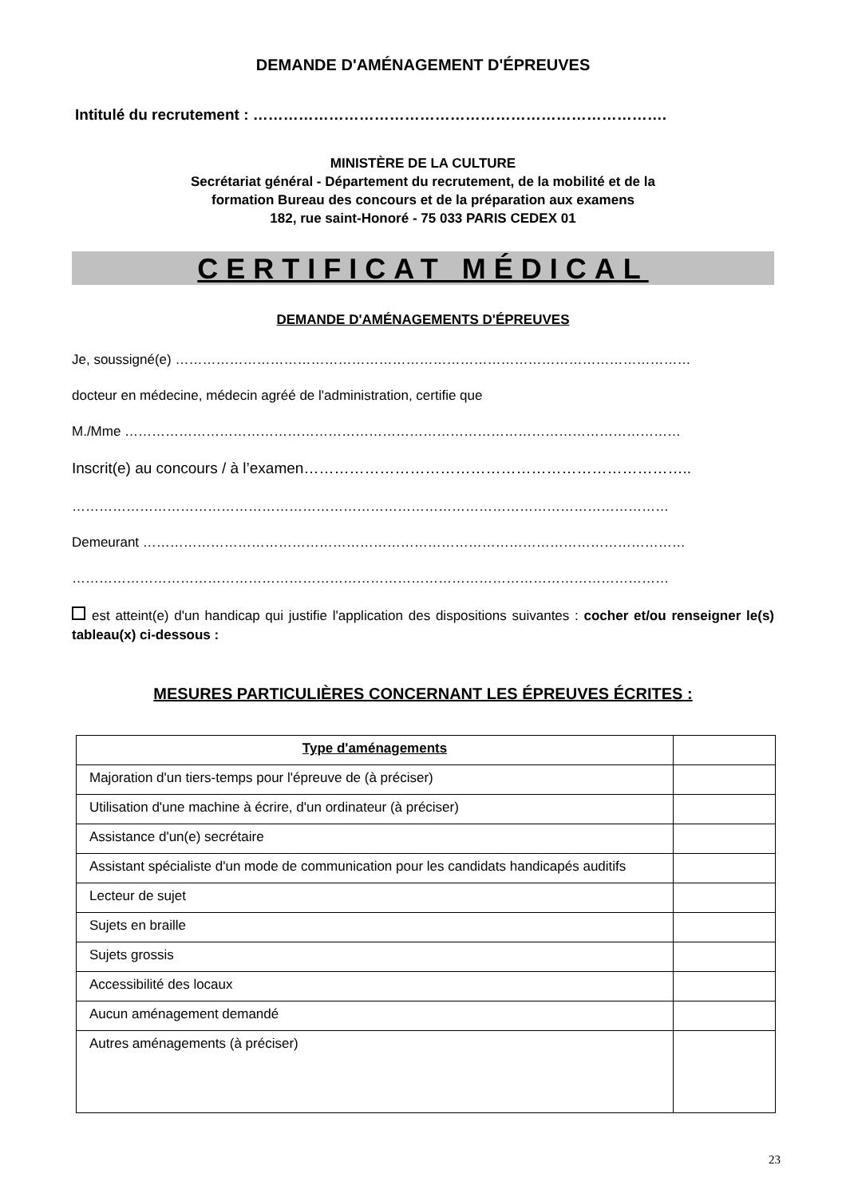DEMANDE D'AMÉNAGEMENT D'ÉPREUVES
Intitulé du recrutement : ……………………………………………………………………….
MINISTÈRE DE LA CULTURE
Secrétariat général - Département du recrutement, de la mobilité et de la
formation Bureau des concours et de la préparation aux examens
182, rue saint-Honoré - 75 033 PARIS CEDEX 01
CERTIFICAT MÉDICAL
DEMANDE D'AMÉNAGEMENTS D'ÉPREUVES
Je, soussigné(e) ……………………………………………………………………………………………………
docteur en médecine, médecin agréé de l'administration, certifie que
M./Mme ……………………………………………………………………………………………………………
Inscrit(e) au concours / à l’examen…………………………………………………………………..
……………………………………………………………………………………………………………………
Demeurant …………………………………………………………………………………………………………
……………………………………………………………………………………………………………………
est atteint(e) d'un handicap qui justifie l'application des dispositions suivantes : cocher et/ou renseigner le(s) tableau(x) ci-dessous :
MESURES PARTICULIÈRES CONCERNANT LES ÉPREUVES ÉCRITES :
| Type d'aménagements | |
| Majoration d'un tiers-temps pour l'épreuve de (à préciser) | |
| Utilisation d'une machine à écrire, d'un ordinateur (à préciser) | |
| Assistance d'un(e) secrétaire | |
| Assistant spécialiste d'un mode de communication pour les candidats handicapés auditifs | |
| Lecteur de sujet | |
| Sujets en braille | |
| Sujets grossis | |
| Accessibilité des locaux | |
| Aucun aménagement demandé | |
| Autres aménagements (à préciser) | |
23